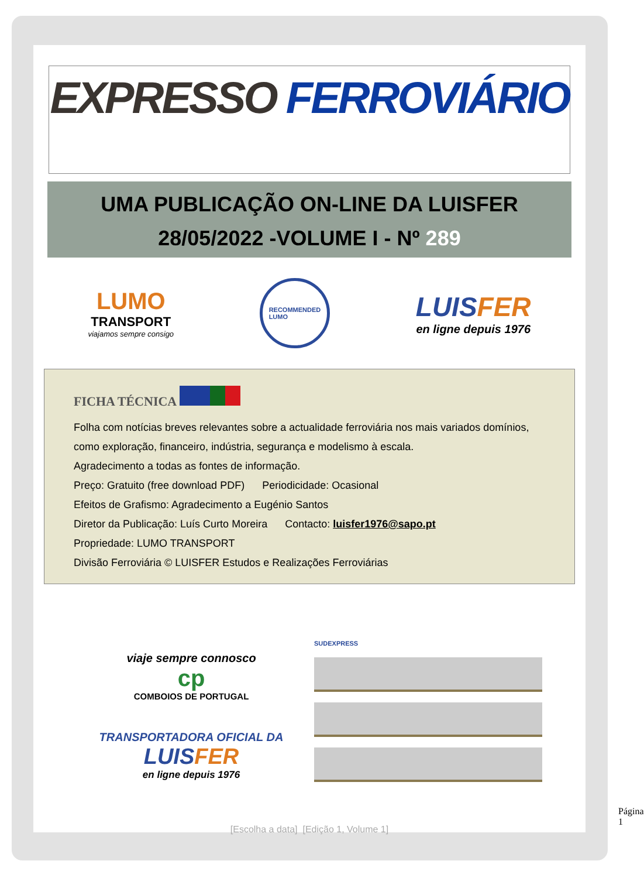EXPRESSO FERROVIÁRIO
UMA PUBLICAÇÃO ON-LINE DA LUISFER
28/05/2022 -VOLUME I - Nº 289
LUMO
TRANSPORT
viajamos sempre consigo
RECOMMENDED
LUMO
LUISFER
en ligne depuis 1976
FICHA TÉCNICA
Folha com notícias breves relevantes sobre a actualidade ferroviária nos mais variados domínios, como exploração, financeiro, indústria, segurança e modelismo à escala.
Agradecimento a todas as fontes de informação.
Preço: Gratuito (free download PDF) Periodicidade: Ocasional
Efeitos de Grafismo: Agradecimento a Eugénio Santos
Diretor da Publicação: Luís Curto Moreira Contacto: luisfer1976@sapo.pt
Propriedade: LUMO TRANSPORT
Divisão Ferroviária © LUISFER Estudos e Realizações Ferroviárias
viaje sempre connosco
cp
COMBOIOS DE PORTUGAL
TRANSPORTADORA OFICIAL DA
LUISFER
en ligne depuis 1976
SUDEXPRESS
[Escolha a data] [Edição 1, Volume 1]
Página 1